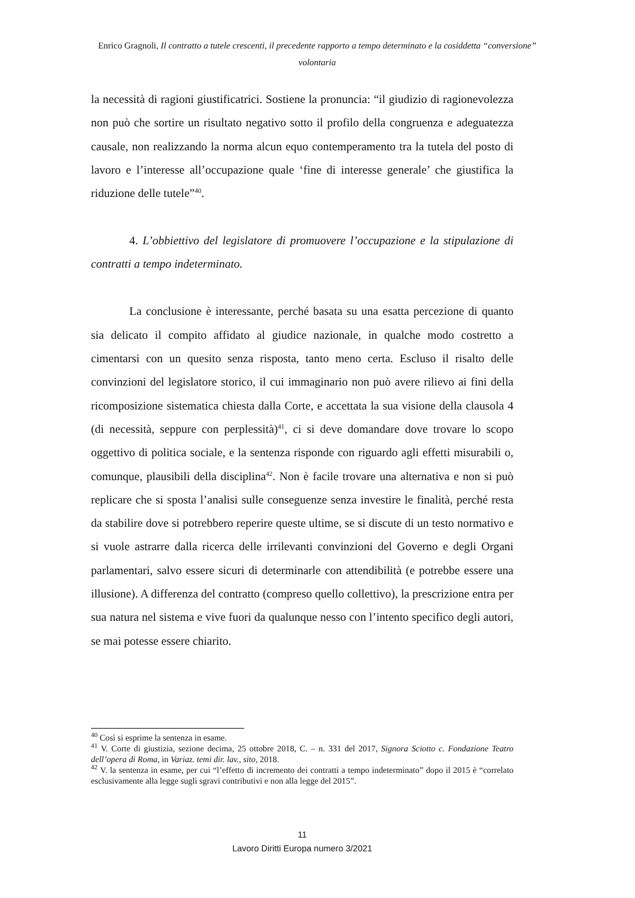Enrico Gragnoli, Il contratto a tutele crescenti, il precedente rapporto a tempo determinato e la cosiddetta “conversione” volontaria
la necessità di ragioni giustificatrici. Sostiene la pronuncia: “il giudizio di ragionevolezza non può che sortire un risultato negativo sotto il profilo della congruenza e adeguatezza causale, non realizzando la norma alcun equo contemperamento tra la tutela del posto di lavoro e l’interesse all’occupazione quale ‘fine di interesse generale’ che giustifica la riduzione delle tutele”<sup>40</sup>.
4. L’obbiettivo del legislatore di promuovere l’occupazione e la stipulazione di contratti a tempo indeterminato.
La conclusione è interessante, perché basata su una esatta percezione di quanto sia delicato il compito affidato al giudice nazionale, in qualche modo costretto a cimentarsi con un quesito senza risposta, tanto meno certa. Escluso il risalto delle convinzioni del legislatore storico, il cui immaginario non può avere rilievo ai fini della ricomposizione sistematica chiesta dalla Corte, e accettata la sua visione della clausola 4 (di necessità, seppure con perplessità)<sup>41</sup>, ci si deve domandare dove trovare lo scopo oggettivo di politica sociale, e la sentenza risponde con riguardo agli effetti misurabili o, comunque, plausibili della disciplina<sup>42</sup>. Non è facile trovare una alternativa e non si può replicare che si sposta l’analisi sulle conseguenze senza investire le finalità, perché resta da stabilire dove si potrebbero reperire queste ultime, se si discute di un testo normativo e si vuole astrarre dalla ricerca delle irrilevanti convinzioni del Governo e degli Organi parlamentari, salvo essere sicuri di determinarle con attendibilità (e potrebbe essere una illusione). A differenza del contratto (compreso quello collettivo), la prescrizione entra per sua natura nel sistema e vive fuori da qualunque nesso con l’intento specifico degli autori, se mai potesse essere chiarito.
<sup>40</sup> Così si esprime la sentenza in esame.
<sup>41</sup> V. Corte di giustizia, sezione decima, 25 ottobre 2018, C. – n. 331 del 2017, Signora Sciotto c. Fondazione Teatro dell’opera di Roma, in Variaz. temi dir. lav., sito, 2018.
<sup>42</sup> V. la sentenza in esame, per cui “l’effetto di incremento dei contratti a tempo indeterminato” dopo il 2015 è “correlato esclusivamente alla legge sugli sgravi contributivi e non alla legge del 2015”.
11
Lavoro Diritti Europa numero 3/2021